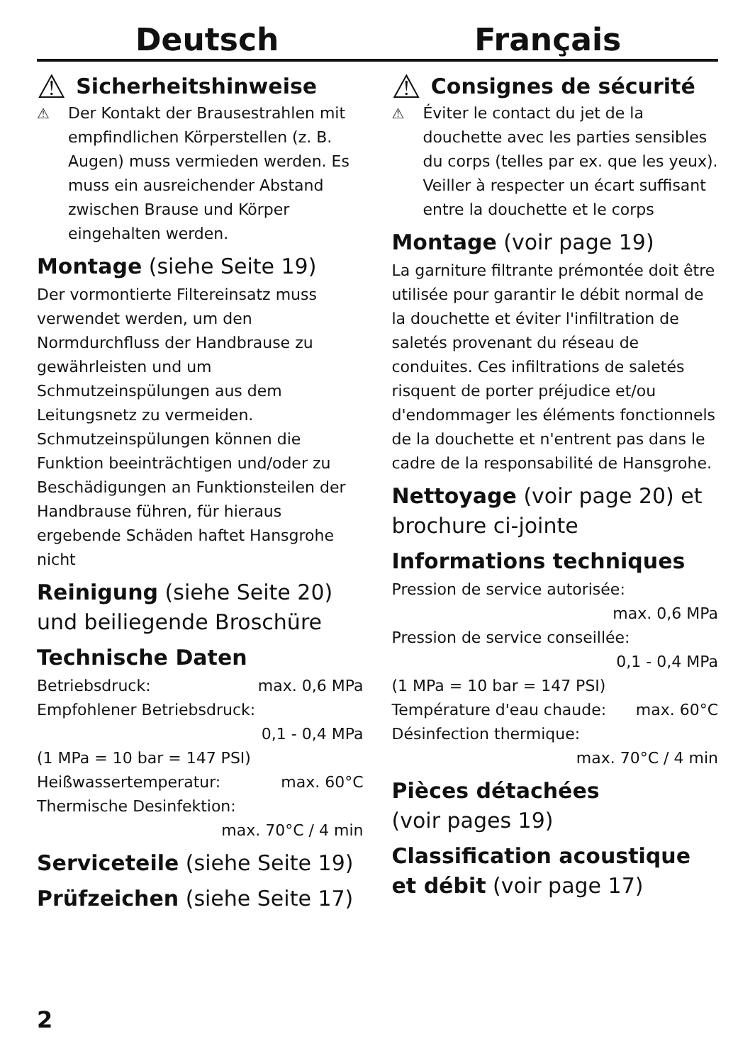Deutsch Français
⚠ Sicherheitshinweise
⚠ Der Kontakt der Brausestrahlen mit empfindlichen Körperstellen (z. B. Augen) muss vermieden werden. Es muss ein ausreichender Abstand zwischen Brause und Körper eingehalten werden.
Montage (siehe Seite 19)
Der vormontierte Filtereinsatz muss verwendet werden, um den Normdurchfluss der Handbrause zu gewährleisten und um Schmutzeinspülungen aus dem Leitungsnetz zu vermeiden. Schmutzeinspülungen können die Funktion beeinträchtigen und/oder zu Beschädigungen an Funktionsteilen der Handbrause führen, für hieraus ergebende Schäden haftet Hansgrohe nicht
Reinigung (siehe Seite 20) und beiliegende Broschüre
Technische Daten
Betriebsdruck: max. 0,6 MPa
Empfohlener Betriebsdruck:
0,1 - 0,4 MPa
(1 MPa = 10 bar = 147 PSI)
Heißwassertemperatur: max. 60°C
Thermische Desinfektion:
max. 70°C / 4 min
Serviceteile (siehe Seite 19)
Prüfzeichen (siehe Seite 17)
⚠ Consignes de sécurité
⚠ Éviter le contact du jet de la douchette avec les parties sensibles du corps (telles par ex. que les yeux). Veiller à respecter un écart suffisant entre la douchette et le corps
Montage (voir page 19)
La garniture filtrante prémontée doit être utilisée pour garantir le débit normal de la douchette et éviter l'infiltration de saletés provenant du réseau de conduites. Ces infiltrations de saletés risquent de porter préjudice et/ou d'endommager les éléments fonctionnels de la douchette et n'entrent pas dans le cadre de la responsabilité de Hansgrohe.
Nettoyage (voir page 20) et brochure ci-jointe
Informations techniques
Pression de service autorisée:
max. 0,6 MPa
Pression de service conseillée:
0,1 - 0,4 MPa
(1 MPa = 10 bar = 147 PSI)
Température d'eau chaude: max. 60°C
Désinfection thermique:
max. 70°C / 4 min
Pièces détachées
(voir pages 19)
Classification acoustique et débit (voir page 17)
2